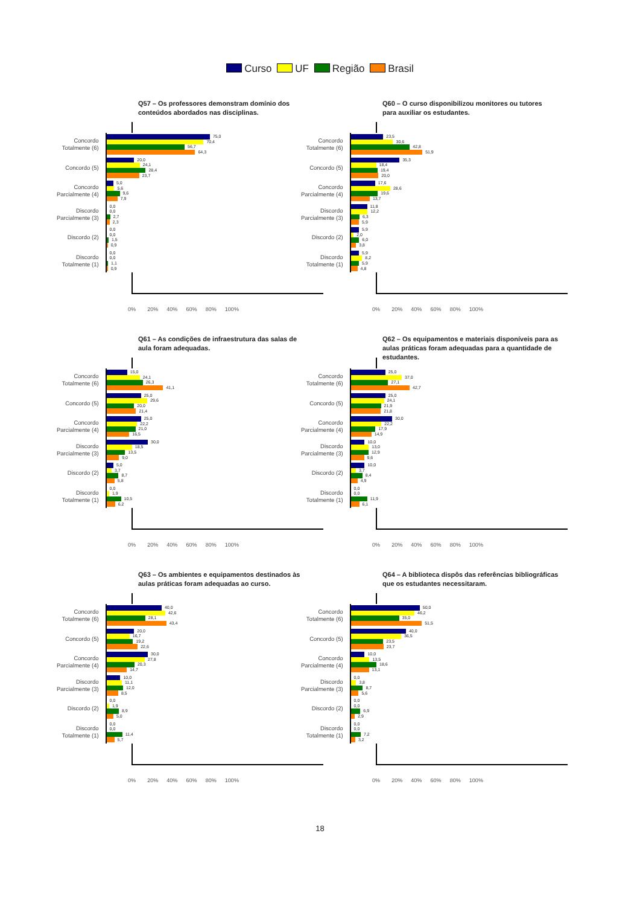Curso UF Região Brasil
Q57 – Os professores demonstram domínio dos conteúdos abordados nas disciplinas.
Concordo
Totalmente (6)
75,0
70,4
56,7
64,3
Concordo (5)
20,0
24,1
28,4
23,7
Concordo
Parcialmente (4)
5,0
5,6
9,6
7,9
Discordo
Parcialmente (3)
0,0
0,0
2,7
2,3
Discordo (2)
0,0
0,0
1,5
0,9
Discordo
Totalmente (1)
0,0
0,0
1,1
0,9
0% 20% 40% 60% 80% 100%
Q60 – O curso disponibilizou monitores ou tutores para auxiliar os estudantes.
Concordo
Totalmente (6)
23,5
30,6
42,8
51,9
Concordo (5)
35,3
18,4
19,4
20,0
Concordo
Parcialmente (4)
17,6
28,6
19,6
13,7
Discordo
Parcialmente (3)
11,8
12,2
6,3
5,9
Discordo (2)
5,9
2,0
6,0
3,8
Discordo
Totalmente (1)
5,9
8,2
5,9
4,8
0% 20% 40% 60% 80% 100%
Q61 – As condições de infraestrutura das salas de aula foram adequadas.
Concordo
Totalmente (6)
15,0
24,1
26,3
41,1
Concordo (5)
25,0
29,6
20,0
21,4
Concordo
Parcialmente (4)
25,0
22,2
21,0
16,5
Discordo
Parcialmente (3)
30,0
18,5
13,5
9,0
Discordo (2)
5,0
3,7
8,7
5,8
Discordo
Totalmente (1)
0,0
1,9
10,5
6,2
0% 20% 40% 60% 80% 100%
Q62 – Os equipamentos e materiais disponíveis para as aulas práticas foram adequadas para a quantidade de estudantes.
Concordo
Totalmente (6)
25,0
37,0
27,1
42,7
Concordo (5)
25,0
24,1
21,9
21,8
Concordo
Parcialmente (4)
30,0
22,2
17,9
14,9
Discordo
Parcialmente (3)
10,0
13,0
12,9
9,6
Discordo (2)
10,0
3,7
8,4
4,9
Discordo
Totalmente (1)
0,0
0,0
11,9
6,1
0% 20% 40% 60% 80% 100%
Q63 – Os ambientes e equipamentos destinados às aulas práticas foram adequadas ao curso.
Concordo
Totalmente (6)
40,0
42,6
28,1
43,4
Concordo (5)
20,0
16,7
19,2
22,6
Concordo
Parcialmente (4)
30,0
27,8
20,3
14,7
Discordo
Parcialmente (3)
10,0
11,1
12,0
8,5
Discordo (2)
0,0
1,9
8,9
5,0
Discordo
Totalmente (1)
0,0
0,0
11,4
5,7
0% 20% 40% 60% 80% 100%
Q64 – A biblioteca dispôs das referências bibliográficas que os estudantes necessitaram.
Concordo
Totalmente (6)
50,0
46,2
35,0
51,5
Concordo (5)
40,0
36,5
23,5
23,7
Concordo
Parcialmente (4)
10,0
13,5
18,6
13,1
Discordo
Parcialmente (3)
0,0
3,8
8,7
5,6
Discordo (2)
0,0
0,0
6,9
2,9
Discordo
Totalmente (1)
0,0
0,0
7,2
3,2
0% 20% 40% 60% 80% 100%
18